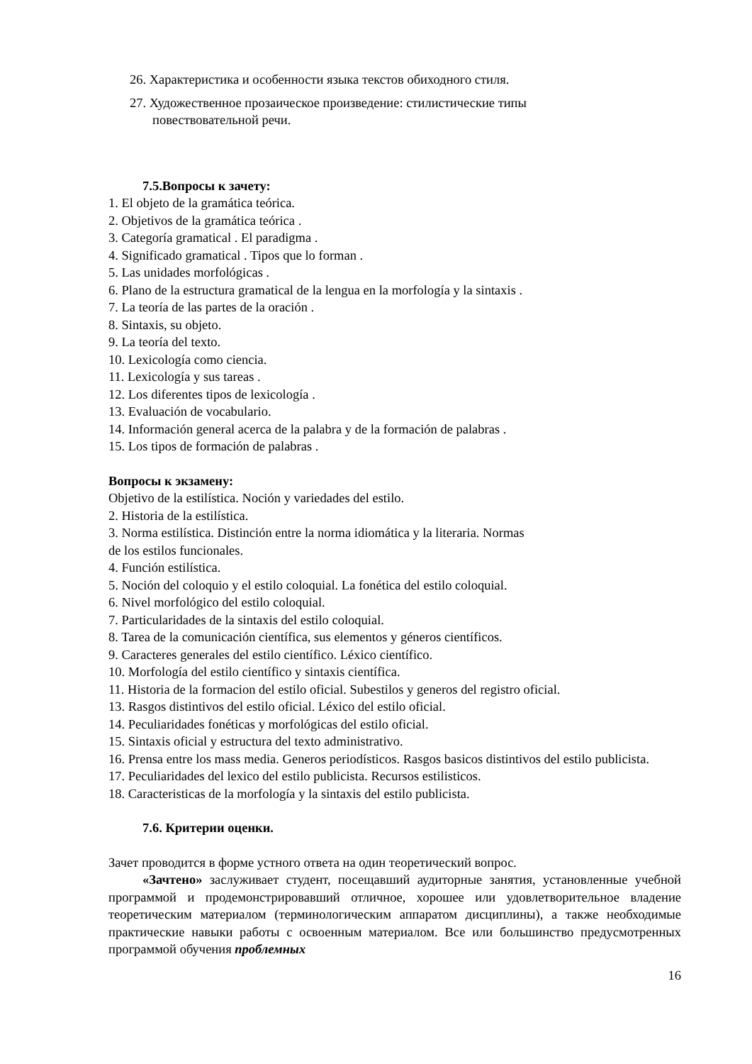26. Характеристика и особенности языка текстов обиходного стиля.
27. Художественное прозаическое произведение: стилистические типы
повествовательной речи.
7.5.Вопросы к зачету:
1. El objeto de la gramática teórica.
2. Objetivos de la gramática teórica .
3. Categoría gramatical . El paradigma .
4. Significado gramatical . Tipos que lo forman .
5. Las unidades morfológicas .
6. Plano de la estructura gramatical de la lengua en la morfología y la sintaxis .
7. La teoría de las partes de la oración .
8. Sintaxis, su objeto.
9. La teoría del texto.
10. Lexicología como ciencia.
11. Lexicología y sus tareas .
12. Los diferentes tipos de lexicología .
13. Evaluación de vocabulario.
14. Información general acerca de la palabra y de la formación de palabras .
15. Los tipos de formación de palabras .
Вопросы к экзамену:
Objetivo de la estilística. Noción y variedades del estilo.
2. Historia de la estilística.
3. Norma estilística. Distinción entre la norma idiomática y la literaria. Normas
de los estilos funcionales.
4. Función estilística.
5. Noción del coloquio y el estilo coloquial. La fonética del estilo coloquial.
6. Nivel morfológico del estilo coloquial.
7. Particularidades de la sintaxis del estilo coloquial.
8. Tarea de la comunicación científica, sus elementos y géneros científicos.
9. Caracteres generales del estilo científico. Léxico científico.
10. Morfología del estilo científico y sintaxis científica.
11. Historia de la formacion del estilo oficial. Subestilos y generos del registro oficial.
13. Rasgos distintivos del estilo oficial. Léxico del estilo oficial.
14. Peculiaridades fonéticas y morfológicas del estilo oficial.
15. Sintaxis oficial y estructura del texto administrativo.
16. Prensa entre los mass media. Generos periodísticos. Rasgos basicos distintivos del estilo publicista.
17. Peculiaridades del lexico del estilo publicista. Recursos estilisticos.
18. Caracteristicas de la morfología y la sintaxis del estilo publicista.
7.6. Критерии оценки.
Зачет проводится в форме устного ответа на один теоретический вопрос.
«Зачтено» заслуживает студент, посещавший аудиторные занятия, установленные учебной программой и продемонстрировавший отличное, хорошее или удовлетворительное владение теоретическим материалом (терминологическим аппаратом дисциплины), а также необходимые практические навыки работы с освоенным материалом. Все или большинство предусмотренных программой обучения проблемных
16